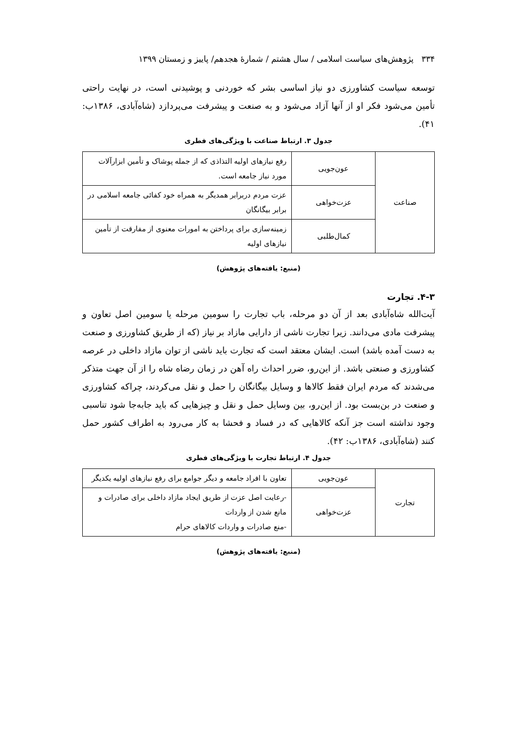۳۳۴ پژوهش‌های سیاست اسلامی / سال هشتم / شمارۀ هجدهم/ پاییز و زمستان ۱۳۹۹
توسعه سیاست کشاورزی دو نیاز اساسی بشر که خوردنی و پوشیدنی است، در نهایت راحتی تأمین می‌شود فکر او از آنها آزاد می‌شود و به صنعت و پیشرفت می‌پردازد (شاه‌آبادی، ۱۳۸۶ب: ۴۱).
جدول ۳. ارتباط صناعت با ویژگی‌های فطری
| صناعت | عون‌جویی | رفع نیازهای اولیه التذاذی که از جمله پوشاک و تأمین ابزارآلات مورد نیاز جامعه است. |
| | عزت‌خواهی | عزت مردم دربرابر همدیگر به همراه خود کفائی جامعه اسلامی در برابر بیگانگان |
| | کمال‌طلبی | زمینه‌سازی برای پرداختن به امورات معنوی از مفارقت از تأمین نیازهای اولیه |
(منبع: یافته‌های پژوهش)
۴-۳. تجارت
آیت‌الله شاه‌آبادی بعد از آن دو مرحله، باب تجارت را سومین مرحله یا سومین اصل تعاون و پیشرفت مادی می‌دانند. زیرا تجارت ناشی از دارایی مازاد بر نیاز (که از طریق کشاورزی و صنعت به دست آمده باشد) است. ایشان معتقد است که تجارت باید ناشی از توان مازاد داخلی در عرصه کشاورزی و صنعتی باشد. از این‌رو، ضرر احداث راه آهن در زمان رضاه شاه را از آن جهت متذکر می‌شدند که مردم ایران فقط کالاها و وسایل بیگانگان را حمل و نقل می‌کردند، چراکه کشاورزی و صنعت در بن‌بست بود. از این‌رو، بین وسایل حمل و نقل و چیزهایی که باید جابه‌جا شود تناسبی وجود نداشته است جز آنکه کالاهایی که در فساد و فحشا به کار می‌رود به اطراف کشور حمل کنند (شاه‌آبادی، ۱۳۸۶ب: ۴۲).
جدول ۴. ارتباط تجارت با ویژگی‌های فطری
| تجارت | عون‌جویی | تعاون با افراد جامعه و دیگر جوامع برای رفع نیازهای اولیه یکدیگر |
| | عزت‌خواهی | -رعایت اصل عزت از طریق ایجاد مازاد داخلی برای صادرات و مانع شدن از واردات -منع صادرات و واردات کالاهای حرام |
(منبع: یافته‌های پژوهش)